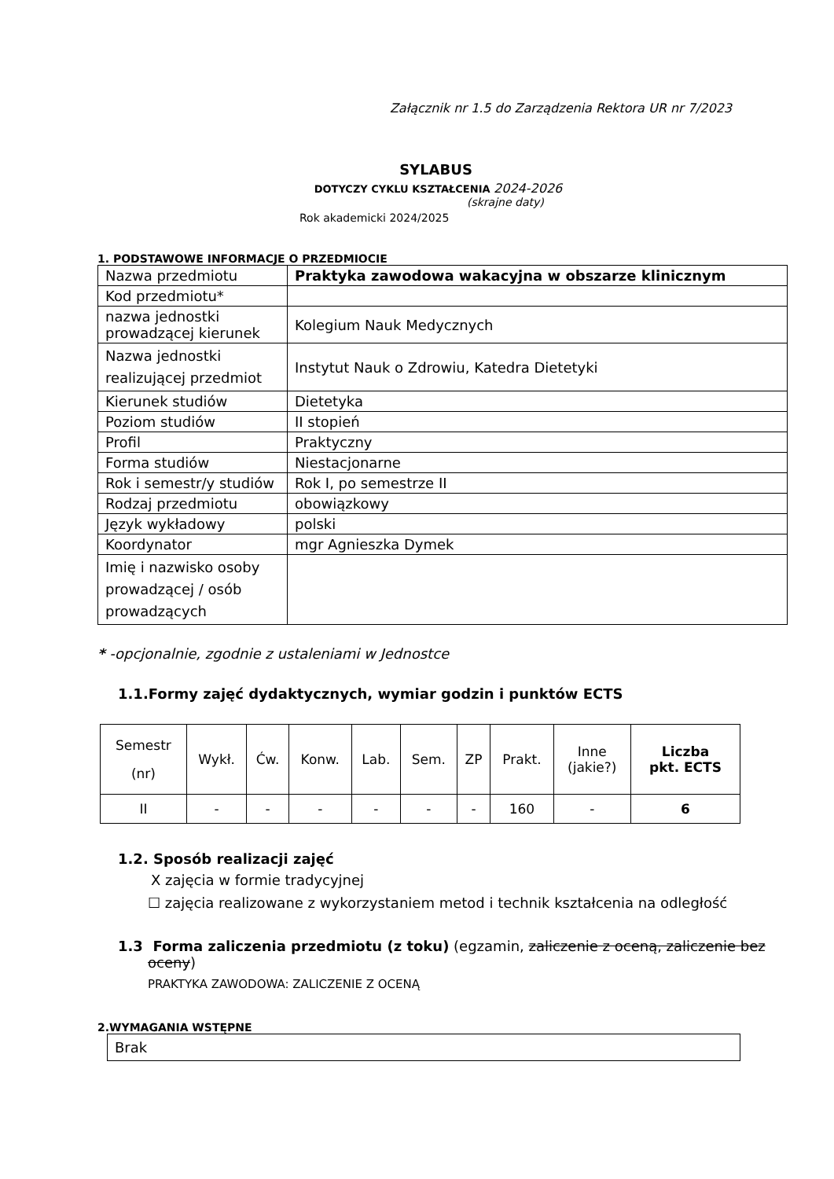Załącznik nr 1.5 do Zarządzenia Rektora UR nr 7/2023
SYLABUS
DOTYCZY CYKLU KSZTAŁCENIA 2024-2026
(skrajne daty)
Rok akademicki 2024/2025
1. PODSTAWOWE INFORMACJE O PRZEDMIOCIE
| Nazwa przedmiotu | Praktyka zawodowa wakacyjna w obszarze klinicznym |
| Kod przedmiotu* | |
| nazwa jednostki prowadzącej kierunek | Kolegium Nauk Medycznych |
| Nazwa jednostki realizującej przedmiot | Instytut Nauk o Zdrowiu, Katedra Dietetyki |
| Kierunek studiów | Dietetyka |
| Poziom studiów | II stopień |
| Profil | Praktyczny |
| Forma studiów | Niestacjonarne |
| Rok i semestr/y studiów | Rok I, po semestrze II |
| Rodzaj przedmiotu | obowiązkowy |
| Język wykładowy | polski |
| Koordynator | mgr Agnieszka Dymek |
| Imię i nazwisko osoby prowadzącej / osób prowadzących | |
* -opcjonalnie, zgodnie z ustaleniami w Jednostce
1.1.Formy zajęć dydaktycznych, wymiar godzin i punktów ECTS
| Semestr (nr) | Wykł. | Ćw. | Konw. | Lab. | Sem. | ZP | Prakt. | Inne (jakie?) | Liczba pkt. ECTS |
| II | - | - | - | - | - | - | 160 | - | 6 |
1.2. Sposób realizacji zajęć
X zajęcia w formie tradycyjnej
☐ zajęcia realizowane z wykorzystaniem metod i technik kształcenia na odległość
1.3 Forma zaliczenia przedmiotu (z toku) (egzamin, zaliczenie z oceną, zaliczenie bez oceny)
PRAKTYKA ZAWODOWA: ZALICZENIE Z OCENĄ
2.WYMAGANIA WSTĘPNE
Brak